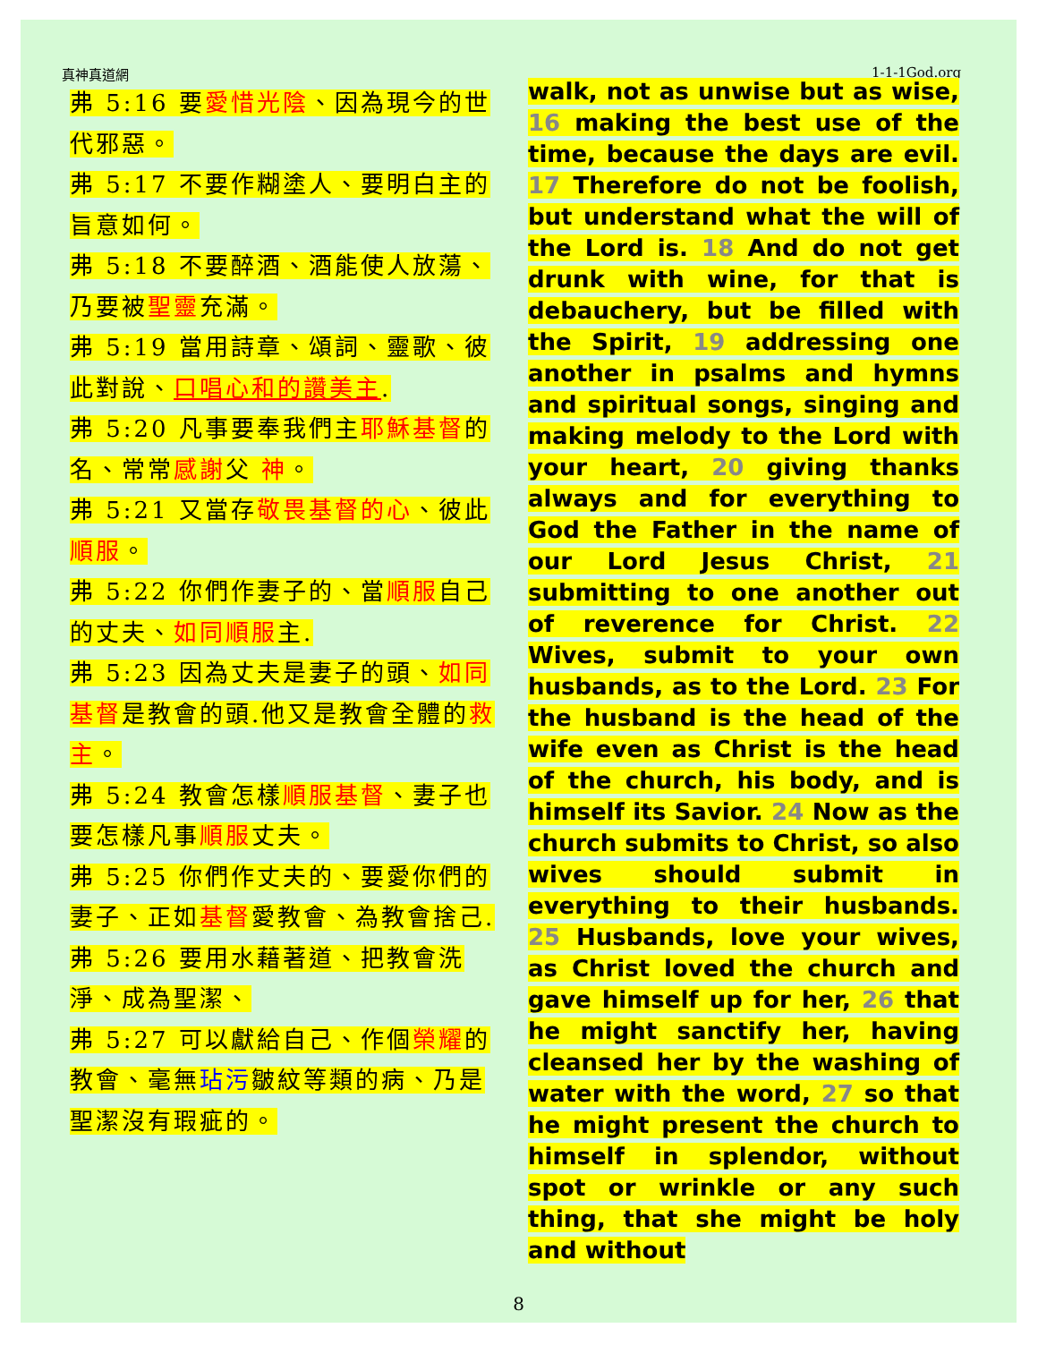真神真道網 1-1-1God.org
弗 5:16 要愛惜光陰、因為現今的世代邪惡。
弗 5:17 不要作糊塗人、要明白主的旨意如何。
弗 5:18 不要醉酒、酒能使人放蕩、乃要被聖靈充滿。
弗 5:19 當用詩章、頌詞、靈歌、彼此對說、口唱心和的讚美主.
弗 5:20 凡事要奉我們主耶穌基督的名、常常感謝父 神。
弗 5:21 又當存敬畏基督的心、彼此順服。
弗 5:22 你們作妻子的、當順服自己的丈夫、如同順服主.
弗 5:23 因為丈夫是妻子的頭、如同基督是教會的頭.他又是教會全體的救主。
弗 5:24 教會怎樣順服基督、妻子也要怎樣凡事順服丈夫。
弗 5:25 你們作丈夫的、要愛你們的妻子、正如基督愛教會、為教會捨己.
弗 5:26 要用水藉著道、把教會洗淨、成為聖潔、
弗 5:27 可以獻給自己、作個榮耀的教會、毫無玷污皺紋等類的病、乃是聖潔沒有瑕疵的。
walk, not as unwise but as wise, 16 making the best use of the time, because the days are evil. 17 Therefore do not be foolish, but understand what the will of the Lord is. 18 And do not get drunk with wine, for that is debauchery, but be filled with the Spirit, 19 addressing one another in psalms and hymns and spiritual songs, singing and making melody to the Lord with your heart, 20 giving thanks always and for everything to God the Father in the name of our Lord Jesus Christ, 21 submitting to one another out of reverence for Christ. 22 Wives, submit to your own husbands, as to the Lord. 23 For the husband is the head of the wife even as Christ is the head of the church, his body, and is himself its Savior. 24 Now as the church submits to Christ, so also wives should submit in everything to their husbands. 25 Husbands, love your wives, as Christ loved the church and gave himself up for her, 26 that he might sanctify her, having cleansed her by the washing of water with the word, 27 so that he might present the church to himself in splendor, without spot or wrinkle or any such thing, that she might be holy and without
8